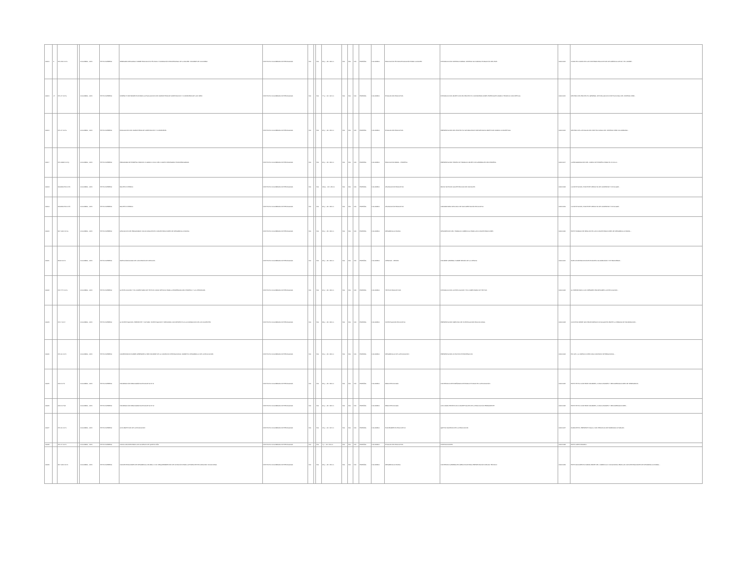| 00016 | 3 | 370.154 IC17s | | COLOMBIA , 1974 | TEXTO IMPRESO | SEMINARIO REGIONAL SOBRE EDUCACIÓN TÉCNICA Y FORMACIÓN PROFESIONAL DE LA MUJER. INFORME DE COLOMBIA | INSTITUTO COLOMBIANO DE PEDAGOGÍA | N/A | | N/A | 32 p. ; 22 x 28 cm | N/A | N/A | N/A | ESPAÑOL | COLOMBIA | EDUCACIÓN TÉCNICA EDUCACIÓN PARA LA MUJER | INTRODUCCIÓN SISTEMA FORMAL SISTEMA NO FORMAL POBLACIÓN DEL PAÍS | 0000 0016 | COMO ES COMÚN EN LOS SISTEMAS EDUCATIVOS DE AMÉRICA LATINA Y EL CARIBE... |
| 00016 | 17 | 371.27 IC17e | | COLOMBIA , 1974 | TEXTO IMPRESO | DISEÑO E INSTRUMENTOS PARA LA EVALUACIÓN DEL SUBSISTEMA DE ORIENTACIÓN Y CONSEJERÍA DE LOS INEM | INSTITUTO COLOMBIANO DE PEDAGOGÍA | N/A | | N/A | 77 p. ; 16 x 22 cm | N/A | N/A | N/A | ESPAÑOL | COLOMBIA | EVALUACIÓN EDUCATIVA | INTRODUCCIÓN OBJETIVOS DEL PROYECTO CONSIDERACIONES ESPECIALES MARCO TEÓRICO CONCEPTUAL | 0000 0015 | DENTRO DEL PROYECTO GENERAL DE EVALUACIÓN INSTITUCIONAL DEL SISTEMA INEM... |
| 00016 | | 371.27 IC17e | | COLOMBIA , 1974 | TEXTO IMPRESO | EVALUACIÓN DEL SUBSISTEMA DE ORIENTACIÓN Y CONSEJERÍA | INSTITUTO COLOMBIANO DE PEDAGOGÍA | N/A | | N/A | 46 p. ; 22 x 33 cm | N/A | N/A | N/A | ESPAÑOL | COLOMBIA | EVALUACIÓN EDUCATIVA | PRESENTACIÓN DEL PROYECTO NATURALEZA E IMPORTANCIA OBJETIVOS MARCO CONCEPTUAL | 0000 0016 | DENTRO DE LA EVALUACIÓN INSTITUCIONAL DEL SISTEMA INEM COLOMBIANO... |
| 00017 | | 370.19346 IC17p | | COLOMBIA , 1974 | TEXTO IMPRESO | PROGRAMA DE ESPAÑOL PARA EL III GRADO CICLO DEL CUARTO SEMINARIO HIDROPROGRAMA | INSTITUTO COLOMBIANO DE PEDAGOGÍA | N/A | | N/A | 46 p. ; 22 x 28 cm | N/A | N/A | N/A | ESPAÑOL | COLOMBIA | EDUCACIÓN RURAL - ESPAÑOL | PRESENTACIÓN TIEMPO DE TRABAJO OBJETIVOS GENERALES DEL ESPAÑOL | 0000 0017 | LA PROGRAMACIÓN DEL CURSO DE ESPAÑOL PARA EL III CICLO... |
| 00018 | | 344.861078 IC17bi | | COLOMBIA , 1974 | TEXTO IMPRESO | BOLETÍN INTERNO | INSTITUTO COLOMBIANO DE PEDAGOGÍA | N/A | | N/A | 164 p. ; 22 x 28 cm | N/A | N/A | N/A | ESPAÑOL | COLOMBIA | LEGISLACIÓN EDUCATIVA | MODO NOTICIAS GOLPE EDUCACIÓN SOCIALES | 0000 0018 | LA INSTITUCIÓN, POR ESTE MEDIO HA DE COMENTAR Y DIVULGAR... |
| 00019 | | 344.861078 IC17bi | | COLOMBIA , 1974 | TEXTO IMPRESO | BOLETÍN INTERNO | INSTITUTO COLOMBIANO DE PEDAGOGÍA | N/A | | N/A | 46 p. ; 22 x 28 cm | N/A | N/A | N/A | ESPAÑOL | COLOMBIA | LEGISLACIÓN EDUCATIVA | LABORATORIO APLICADO DE DOCUMENTACIÓN EDUCATIVA | 0000 0019 | LA INSTITUCIÓN, POR ESTE MEDIO HA DE COMENTAR Y DIVULGAR... |
| 00020 | | 307.1412 IC17a | | COLOMBIA , 1974 | TEXTO IMPRESO | APLICACIÓN DE PROGRAMAS VOCACIONALES EN CONCENTRACIONES DE DESARROLLO RURAL | INSTITUTO COLOMBIANO DE PEDAGOGÍA | N/A | | N/A | 32 p. ; 22 x 28 cm | N/A | N/A | N/A | ESPAÑOL | COLOMBIA | DESARROLLO RURAL | DESCRIPCIÓN DEL TRABAJO CURRÍCULO PARA LAS CONCENTRACIONES | 0000 0020 | ESTE TRABAJO SE REALIZÓ EN LAS CONCENTRACIONES DE DESARROLLO RURAL... |
| 00021 | | 364.8 IC17n | | COLOMBIA , 1974 | TEXTO IMPRESO | NUEVA MODALIDAD DE LAS FERIAS DE CIENCIAS | INSTITUTO COLOMBIANO DE PEDAGOGÍA | N/A | | N/A | 23 p. ; 22 x 28 cm | N/A | N/A | N/A | ESPAÑOL | COLOMBIA | CIENCIAS - FERIAS | INFORME GENERAL SOBRE FERIAS DE LA CIENCIA | 0000 0021 | NUEVOS PATROCINIOS ENTIDADES COLOMBIANAS Y EXTRANJERAS... |
| 00022 | | 372.777 IC17e | | COLOMBIA , 1974 | TEXTO IMPRESO | LA EXPLICACIÓN Y EL COMENTARIO DE TEXTOS COMO MÉTODO PARA LA ENSEÑANZA DEL ESPAÑOL Y LA LITERATURA | INSTITUTO COLOMBIANO DE PEDAGOGÍA | N/A | | N/A | 20 p. ; 22 x 28 cm | N/A | N/A | N/A | ESPAÑOL | COLOMBIA | TEXTOS EDUCATIVOS | INTRODUCCIÓN LA EXPLICACIÓN Y EL COMENTARIO DE TEXTOS | 0000 0022 | AL PRESENTAR A LOS SEÑORES PROFESORES LA EXPLICACIÓN... |
| 00023 | | 370.7 IC17i | | COLOMBIA , 1974 | TEXTO IMPRESO | LA INVESTIGACIÓN, PRESENTE Y FUTURO: INVESTIGACIÓN Y REFORMA CON RESPECTO A LA FORMACIÓN DE LOS DOCENTES | INSTITUTO COLOMBIANO DE PEDAGOGÍA | N/A | | N/A | 38 p. ; 22 x 28 cm | N/A | N/A | N/A | ESPAÑOL | COLOMBIA | INVESTIGACIÓN EDUCATIVA | PRESENTACIÓN SIMPOSIO DE INVESTIGACIÓN EDUCACIONAL | 0000 0023 | CON ESTA SERIE NOS PROPONEMOS DIVULGAR EN PARTE LA SEMANA DE INFORMACIÓN... |
| 00024 | | 370.11 IC17c | | COLOMBIA , 1974 | TEXTO IMPRESO | COMENTARIOS SOBRE APRENDER A SER INFORME DE LA COMISIÓN INTERNACIONAL SOBRE EL DESARROLLO DE LA EDUCACIÓN | INSTITUTO COLOMBIANO DE PEDAGOGÍA | N/A | | N/A | 32 p. ; 22 x 28 cm | N/A | N/A | N/A | ESPAÑOL | COLOMBIA | DESARROLLO DE LA EDUCACIÓN | PRESENTACIÓN 21 PUNTOS ESTRATÉGICOS | 0000 0024 | EN 1971, LA UNESCO CREÓ UNA COMISIÓN INTERNACIONAL... |
| 00025 | | 020 IC17i1 | | COLOMBIA , 1974 | TEXTO IMPRESO | INFORMACIÓN BIBLIOGRÁFICA EDUCATIVA N°11 | INSTITUTO COLOMBIANO DE PEDAGOGÍA | N/A | | N/A | 36 p. ; 22 x 28 cm | N/A | N/A | N/A | ESPAÑOL | COLOMBIA | BIBLIOTECOLOGÍA | CONTENIDO DE ENSEÑANZA DE PRODUCTIVIDAD EN LA EDUCACIÓN | 0000 0025 | ESTE TEXTO CONTIENE INFORMES, CONCLUSIONES Y RECOMENDACIONES DE SEMINARIOS... |
| 00026 | | 020 IC17i12 | | COLOMBIA , 1974 | TEXTO IMPRESO | INFORMACIÓN BIBLIOGRÁFICA EDUCATIVA N°12 | INSTITUTO COLOMBIANO DE PEDAGOGÍA | N/A | | N/A | 40 p. ; 22 x 28 cm | N/A | N/A | N/A | ESPAÑOL | COLOMBIA | BIBLIOTECOLOGÍA | LAS CARACTERÍSTICAS CONCEPTUALES DE LA EDUCACIÓN PERMANENTE | 0000 0026 | ESTE TEXTO CONTIENE INFORMES, CONCLUSIONES Y RECOMENDACIONES... |
| 00027 | | 370.11 IC17o | | COLOMBIA , 1974 | TEXTO IMPRESO | LOS OBJETIVOS DE LA EDUCACIÓN | INSTITUTO COLOMBIANO DE PEDAGOGÍA | N/A | | N/A | 13 p. ; 16 x 22 cm | N/A | N/A | N/A | ESPAÑOL | COLOMBIA | PLANEAMIENTO EDUCATIVO | QUÉ HA SUCEDIDO EN LA EDUCACIÓN | 0000 0027 | DURANTE EL PRESENTE SIGLO, NOS HEMOS ACOSTUMBRADO A HABLAR... |
| 00028 | | 371.27 IC17c | | COLOMBIA , 1974 | TEXTO IMPRESO | CONCLUSIONES PARA LOS ALUMNOS DE QUINTO AÑO | INSTITUTO COLOMBIANO DE PEDAGOGÍA | N/A | | N/A | 7 p. ; 22 x 33 cm | N/A | N/A | N/A | ESPAÑOL | COLOMBIA | EVALUACIÓN EDUCATIVA | INSTRUCCIONES | 0000 0028 | ESTE CUESTIONARIO... |
| 00029 | | 307.1412 IC17c | | COLOMBIA , 1974 | TEXTO IMPRESO | CONCENTRACIONES DE DESARROLLO RURAL C.D.R. REQUERIMIENTOS DE DOTACIÓN PARA LA ETAPA DE EXPLORACIÓN VOCACIONAL | INSTITUTO COLOMBIANO DE PEDAGOGÍA | N/A | | N/A | 23 p. ; 22 x 33 cm | N/A | N/A | N/A | ESPAÑOL | COLOMBIA | DESARROLLO RURAL | CONTENIDO GENERALES ÁREA INDUSTRIAL PRESENTACIÓN DIBUJO TÉCNICO | 0000 0029 | ESTE DOCUMENTO FORMA PARTE DEL CURRÍCULO VOCACIONAL PARA LAS CONCENTRACIONES DE DESARROLLO RURAL... |